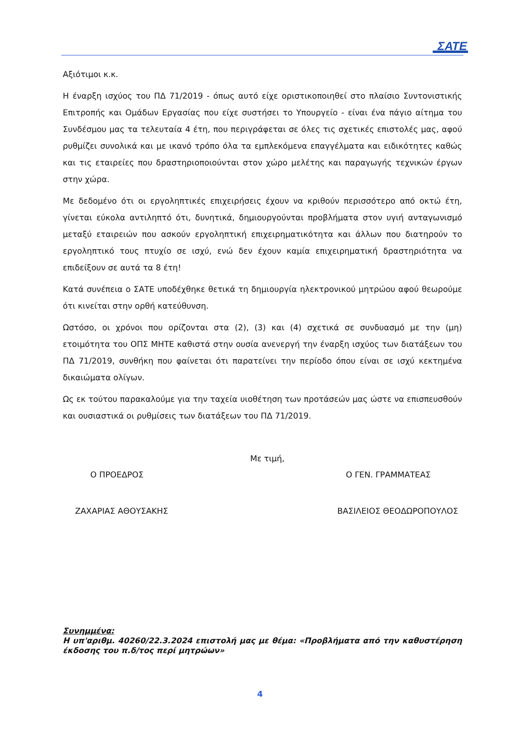ΣΑΤΕ
Αξιότιμοι κ.κ.
Η έναρξη ισχύος του ΠΔ 71/2019 - όπως αυτό είχε οριστικοποιηθεί στο πλαίσιο Συντονιστικής Επιτροπής και Ομάδων Εργασίας που είχε συστήσει το Υπουργείο - είναι ένα πάγιο αίτημα του Συνδέσμου μας τα τελευταία 4 έτη, που περιγράφεται σε όλες τις σχετικές επιστολές μας, αφού ρυθμίζει συνολικά και με ικανό τρόπο όλα τα εμπλεκόμενα επαγγέλματα και ειδικότητες καθώς και τις εταιρείες που δραστηριοποιούνται στον χώρο μελέτης και παραγωγής τεχνικών έργων στην χώρα.
Με δεδομένο ότι οι εργοληπτικές επιχειρήσεις έχουν να κριθούν περισσότερο από οκτώ έτη, γίνεται εύκολα αντιληπτό ότι, δυνητικά, δημιουργούνται προβλήματα στον υγιή ανταγωνισμό μεταξύ εταιρειών που ασκούν εργοληπτική επιχειρηματικότητα και άλλων που διατηρούν το εργοληπτικό τους πτυχίο σε ισχύ, ενώ δεν έχουν καμία επιχειρηματική δραστηριότητα να επιδείξουν σε αυτά τα 8 έτη!
Κατά συνέπεια ο ΣΑΤΕ υποδέχθηκε θετικά τη δημιουργία ηλεκτρονικού μητρώου αφού θεωρούμε ότι κινείται στην ορθή κατεύθυνση.
Ωστόσο, οι χρόνοι που ορίζονται στα (2), (3) και (4) σχετικά σε συνδυασμό με την (μη) ετοιμότητα του ΟΠΣ ΜΗΤΕ καθιστά στην ουσία ανενεργή την έναρξη ισχύος των διατάξεων του ΠΔ 71/2019, συνθήκη που φαίνεται ότι παρατείνει την περίοδο όπου είναι σε ισχύ κεκτημένα δικαιώματα ολίγων.
Ως εκ τούτου παρακαλούμε για την ταχεία υιοθέτηση των προτάσεών μας ώστε να επισπευσθούν και ουσιαστικά οι ρυθμίσεις των διατάξεων του ΠΔ 71/2019.
Με τιμή,
Ο ΠΡΟΕΔΡΟΣ Ο ΓΕΝ. ΓΡΑΜΜΑΤΕΑΣ
ΖΑΧΑΡΙΑΣ ΑΘΟΥΣΑΚΗΣ ΒΑΣΙΛΕΙΟΣ ΘΕΟΔΩΡΟΠΟΥΛΟΣ
Συνημμένα:
Η υπ'αριθμ. 40260/22.3.2024 επιστολή μας με θέμα: «Προβλήματα από την καθυστέρηση έκδοσης του π.δ/τος περί μητρώων»
4